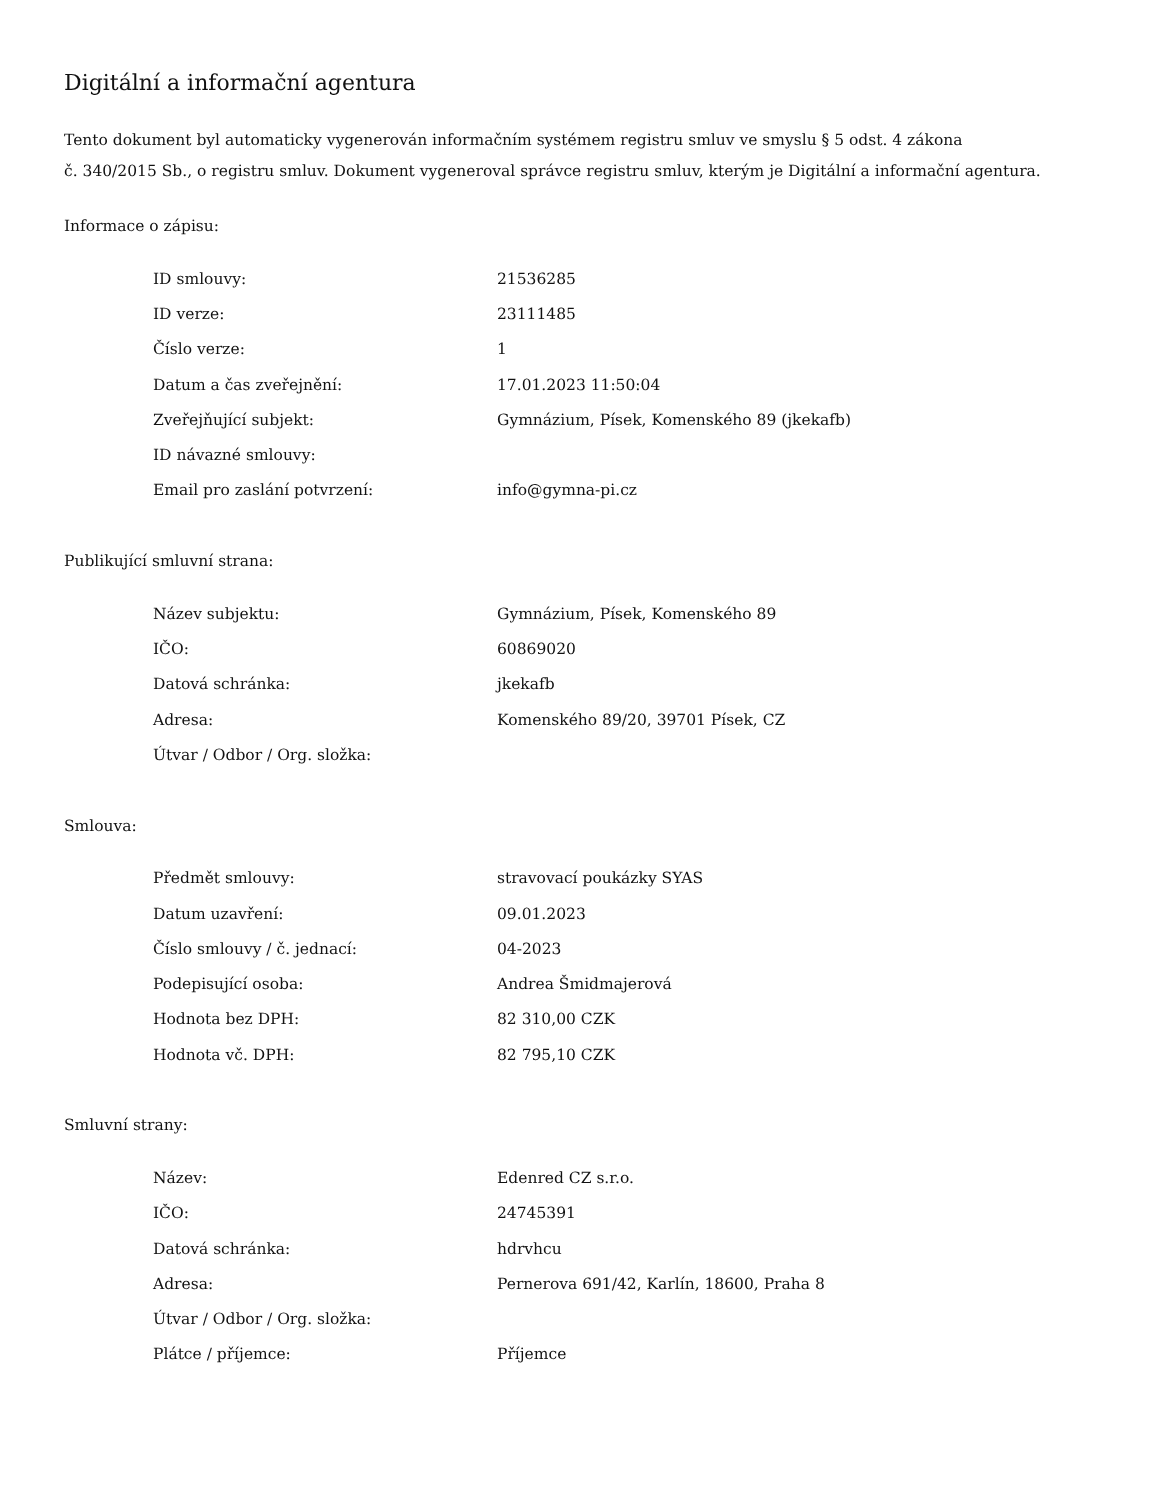Digitální a informační agentura
Tento dokument byl automaticky vygenerován informačním systémem registru smluv ve smyslu § 5 odst. 4 zákona
č. 340/2015 Sb., o registru smluv. Dokument vygeneroval správce registru smluv, kterým je Digitální a informační agentura.
Informace o zápisu:
| ID smlouvy: | 21536285 |
| ID verze: | 23111485 |
| Číslo verze: | 1 |
| Datum a čas zveřejnění: | 17.01.2023 11:50:04 |
| Zveřejňující subjekt: | Gymnázium, Písek, Komenského 89 (jkekafb) |
| ID návazné smlouvy: | |
| Email pro zaslání potvrzení: | info@gymna-pi.cz |
Publikující smluvní strana:
| Název subjektu: | Gymnázium, Písek, Komenského 89 |
| IČO: | 60869020 |
| Datová schránka: | jkekafb |
| Adresa: | Komenského 89/20, 39701 Písek, CZ |
| Útvar / Odbor / Org. složka: | |
Smlouva:
| Předmět smlouvy: | stravovací poukázky SYAS |
| Datum uzavření: | 09.01.2023 |
| Číslo smlouvy / č. jednací: | 04-2023 |
| Podepisující osoba: | Andrea Šmidmajerová |
| Hodnota bez DPH: | 82 310,00 CZK |
| Hodnota vč. DPH: | 82 795,10 CZK |
Smluvní strany:
| Název: | Edenred CZ s.r.o. |
| IČO: | 24745391 |
| Datová schránka: | hdrvhcu |
| Adresa: | Pernerova 691/42, Karlín, 18600, Praha 8 |
| Útvar / Odbor / Org. složka: | |
| Plátce / příjemce: | Příjemce |